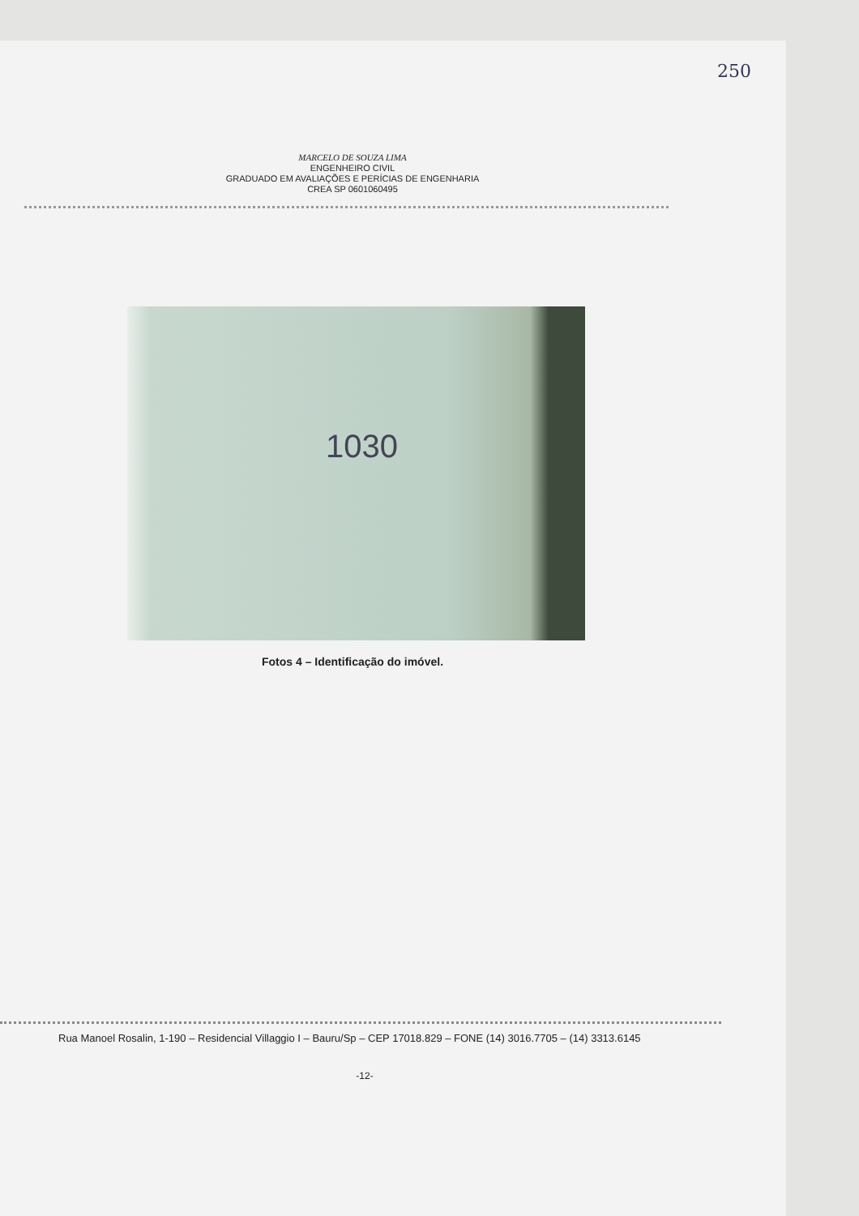250
MARCELO DE SOUZA LIMA
ENGENHEIRO CIVIL
GRADUADO EM AVALIAÇÕES E PERÍCIAS DE ENGENHARIA
CREA SP 0601060495
1030
Fotos 4 – Identificação do imóvel.
Rua Manoel Rosalin, 1-190 – Residencial Villaggio I – Bauru/Sp – CEP 17018.829 – FONE (14) 3016.7705 – (14) 3313.6145
-12-